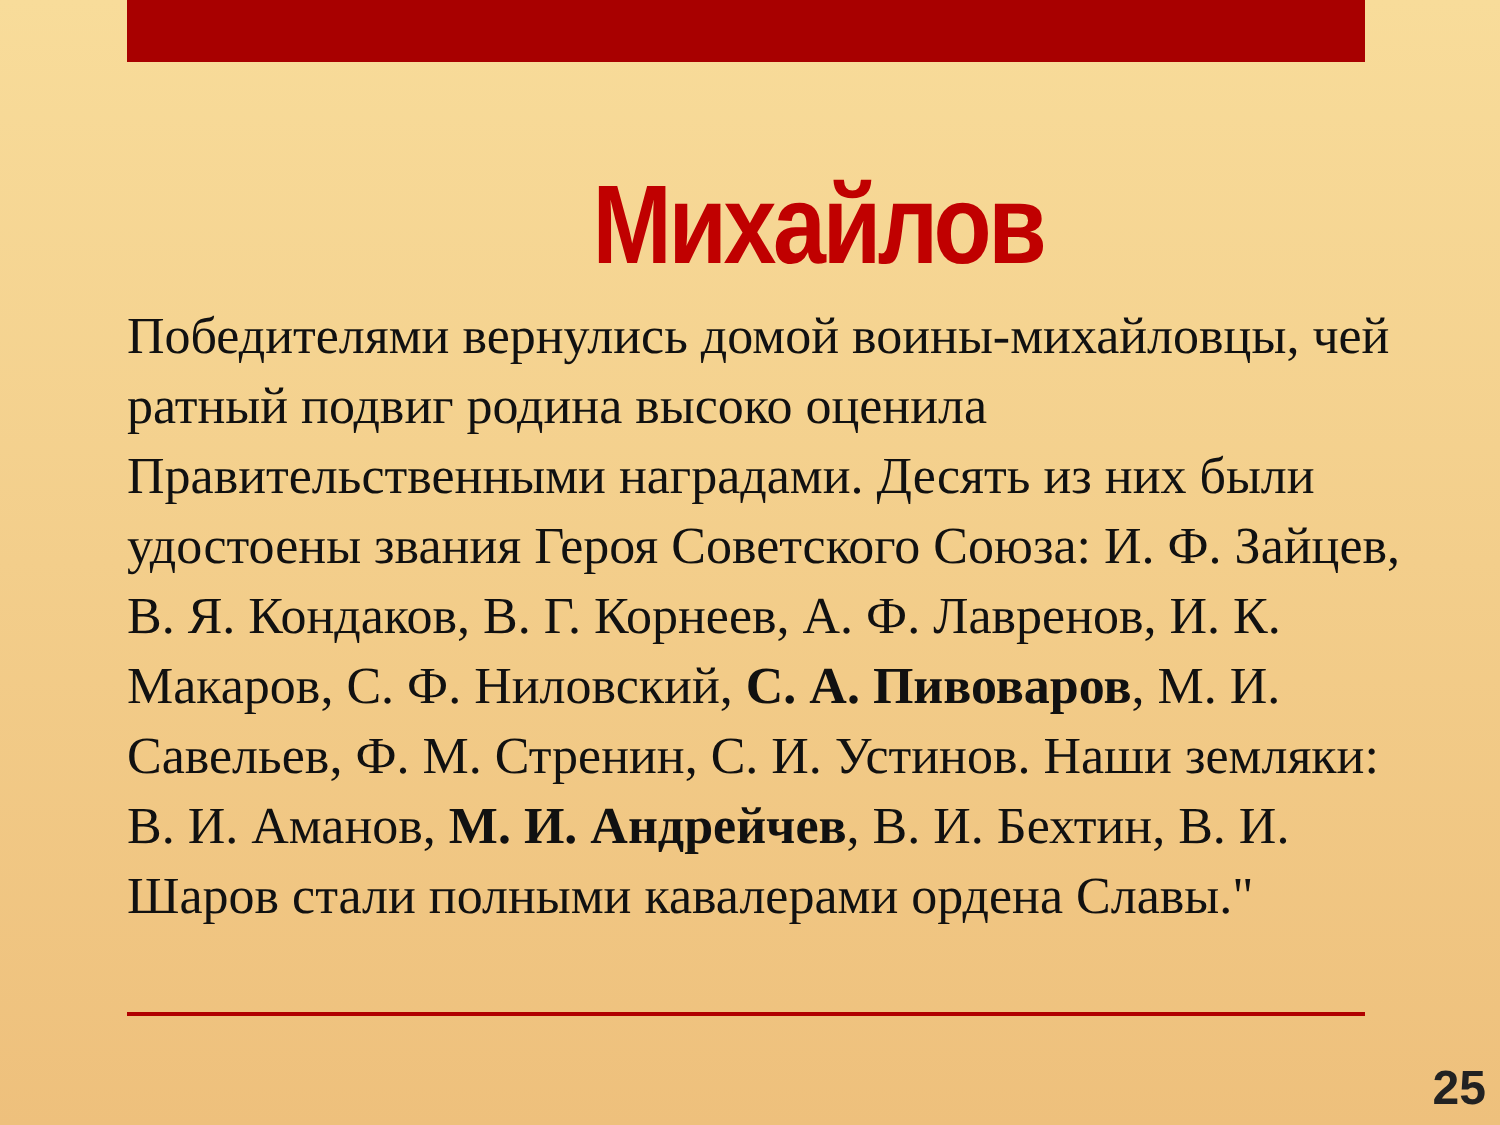Михайлов
Победителями вернулись домой воины-михайловцы, чей ратный подвиг родина высоко оценила Правительственными наградами. Десять из них были удостоены звания Героя Советского Союза: И. Ф. Зайцев, В. Я. Кондаков, В. Г. Корнеев, А. Ф. Лавренов, И. К. Макаров, С. Ф. Ниловский, С. А. Пивоваров, М. И. Савельев, Ф. М. Стренин, С. И. Устинов. Наши земляки: В. И. Аманов, М. И. Андрейчев, В. И. Бехтин, В. И. Шаров стали полными кавалерами ордена Славы."
25